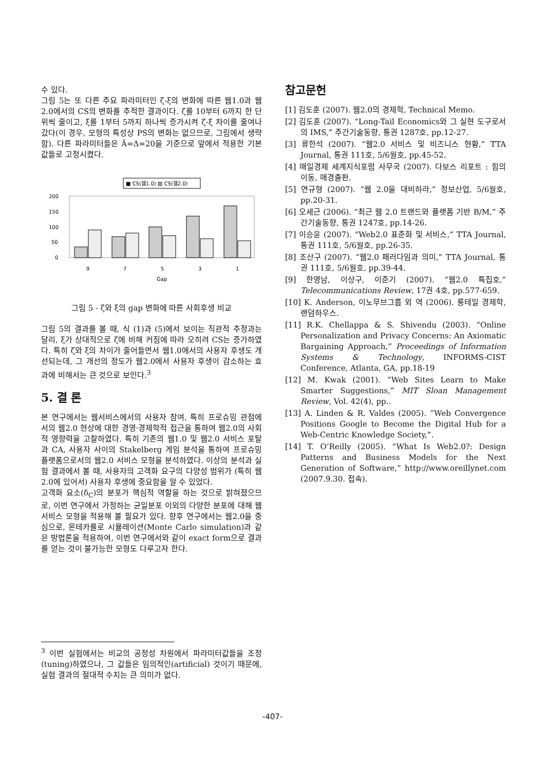수 있다.
그림 5는 또 다른 주요 파라미터인 ζ-ξ의 변화에 따른 웹1.0과 웹2.0에서의 CS의 변화를 추적한 결과이다. ζ를 10부터 6까지 한 단위씩 줄이고, ξ를 1부터 5까지 하나씩 증가시켜 ζ-ξ 차이를 줄여나갔다(이 경우, 모형의 특성상 PS의 변화는 없으므로, 그림에서 생략함). 다른 파라미터들은 Ā=Δ=20을 기준으로 앞에서 적용한 기본값들로 고정시켰다.
■ CS(웹1.0) ▨ CS(웹2.0)
200
150
100
50
0
9
7
5
3
1
Gap
그림 5 - ζ와 ξ의 gap 변화에 따른 사회후생 비교
그림 5의 결과를 볼 때, 식 (1)과 (5)에서 보이는 직관적 추정과는 달리, ξ가 상대적으로 ζ에 비해 커짐에 따라 오히려 CS는 증가하였다. 특히 ζ와 ξ의 차이가 줄어들면서 웹1.0에서의 사용자 후생도 개선되는데, 그 개선의 정도가 웹2.0에서 사용자 후생이 감소하는 효과에 비해서는 큰 것으로 보인다.<sup>3</sup>
5. 결 론
본 연구에서는 웹서비스에서의 사용자 참여, 특히 프로슈밍 관점에서의 웹2.0 현상에 대한 경영·경제학적 접근을 통하여 웹2.0의 사회적 영향력을 고찰하였다. 특히 기존의 웹1.0 및 웹2.0 서비스 포탈과 CA, 사용자 사이의 Stakelberg 게임 분석을 통하여 프로슈밍 플랫폼으로서의 웹2.0 서비스 모형을 분석하였다. 이상의 분석과 실험 결과에서 볼 때, 사용자의 고객화 요구의 다양성 범위가 (특히 웹2.0에 있어서) 사용자 후생에 중요함을 알 수 있었다.
고객화 요소(δ<sub>C</sub>)의 분포가 핵심적 역할을 하는 것으로 밝혀졌으므로, 이번 연구에서 가정하는 균일분포 이외의 다양한 분포에 대해 웹서비스 모형을 적용해 볼 필요가 있다. 향후 연구에서는 웹2.0을 중심으로, 몬테카를로 시뮬레이션(Monte Carlo simulation)과 같은 방법론을 적용하여, 이번 연구에서와 같이 exact form으로 결과를 얻는 것이 불가능한 모형도 다루고자 한다.
<sup>3</sup> 이번 실험에서는 비교의 공정성 차원에서 파라미터값들을 조정(tuning)하였으나, 그 값들은 임의적인(artificial) 것이기 때문에, 실험 결과의 절대적 수치는 큰 의미가 없다.
참고문헌
[1] 김도훈 (2007). 웹2.0의 경제학, Technical Memo.
[2] 김도훈 (2007). “Long-Tail Economics와 그 실현 도구로서의 IMS,” 주간기술동향, 통권 1287호, pp.12-27.
[3] 류한석 (2007). “웹2.0 서비스 및 비즈니스 현황,” TTA Journal, 통권 111호, 5/6월호, pp.45-52.
[4] 매일경제 세계지식포럼 사무국 (2007). 다보스 리포트 : 힘의 이동, 매경출판.
[5] 연규형 (2007). “웹 2.0을 대비하라,” 정보산업, 5/6월호, pp.20-31.
[6] 오세근 (2006). “최근 웹 2.0 트랜드와 플랫폼 기반 B/M,” 주간기술동향, 통권 1247호, pp.14-26.
[7] 이승윤 (2007). “Web2.0 표준화 및 서비스,” TTA Journal, 통권 111호, 5/6월호, pp.26-35.
[8] 조산구 (2007). “웹2.0 패러다임과 의미,” TTA Journal, 통권 111호, 5/6월호, pp.39-44.
[9] 한영남, 이상구, 이준기 (2007). “웹2.0 특집호,” Telecommunications Review, 17권 4호, pp.577-659.
[10] K. Anderson, 이노무브그룹 외 역 (2006). 롱테일 경제학, 랜덤하우스.
[11] R.K. Chellappa & S. Shivendu (2003). “Online Personalization and Privacy Concerns: An Axiomatic Bargaining Approach,” Proceedings of Information Systems & Technology, INFORMS-CIST Conference, Atlanta, GA, pp.18-19
[12] M. Kwak (2001). “Web Sites Learn to Make Smarter Suggestions,” MIT Sloan Management Review, Vol. 42(4), pp..
[13] A. Linden & R. Valdes (2005). “Web Convergence Positions Google to Become the Digital Hub for a Web-Centric Knowledge Society,”.
[14] T. O’Reilly (2005). “What Is Web2.0?: Design Patterns and Business Models for the Next Generation of Software,” http://www.oreillynet.com (2007.9.30. 접속).
-407-